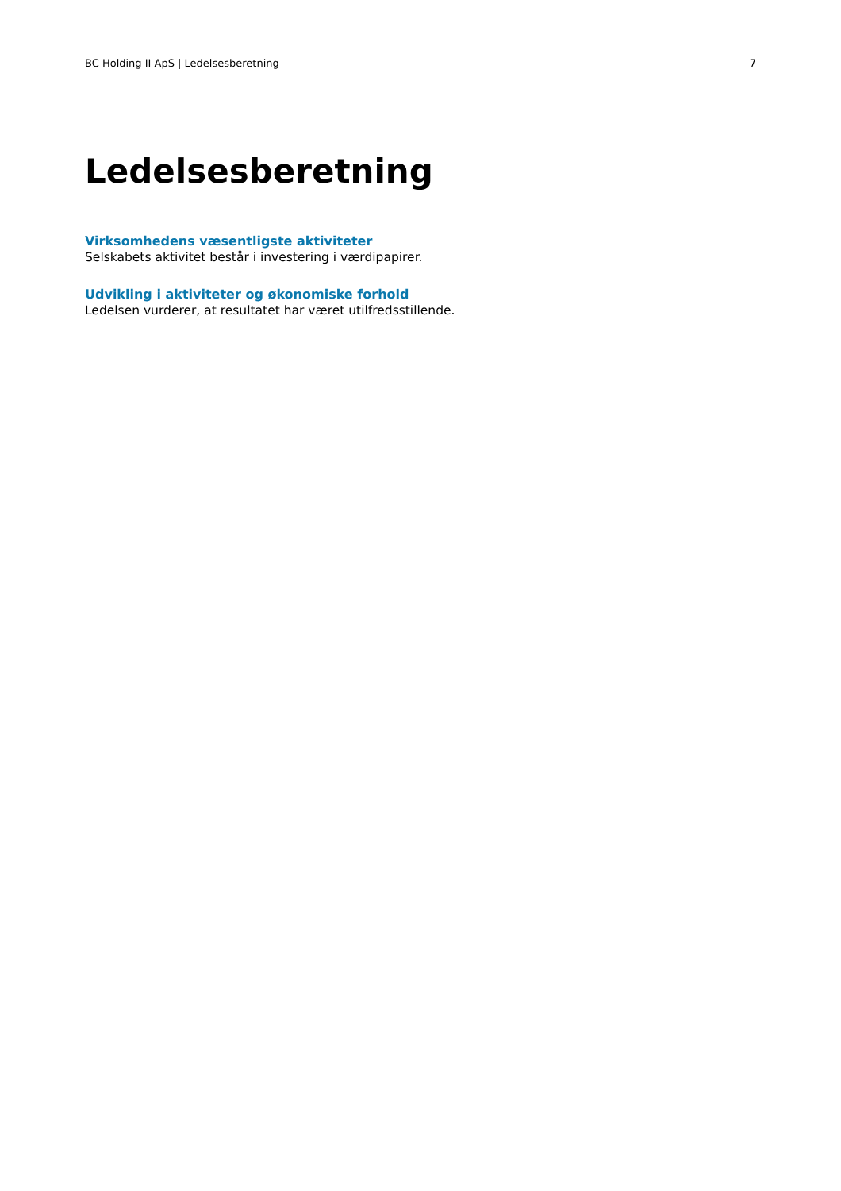BC Holding II ApS | Ledelsesberetning 7
Ledelsesberetning
Virksomhedens væsentligste aktiviteter
Selskabets aktivitet består i investering i værdipapirer.
Udvikling i aktiviteter og økonomiske forhold
Ledelsen vurderer, at resultatet har været utilfredsstillende.